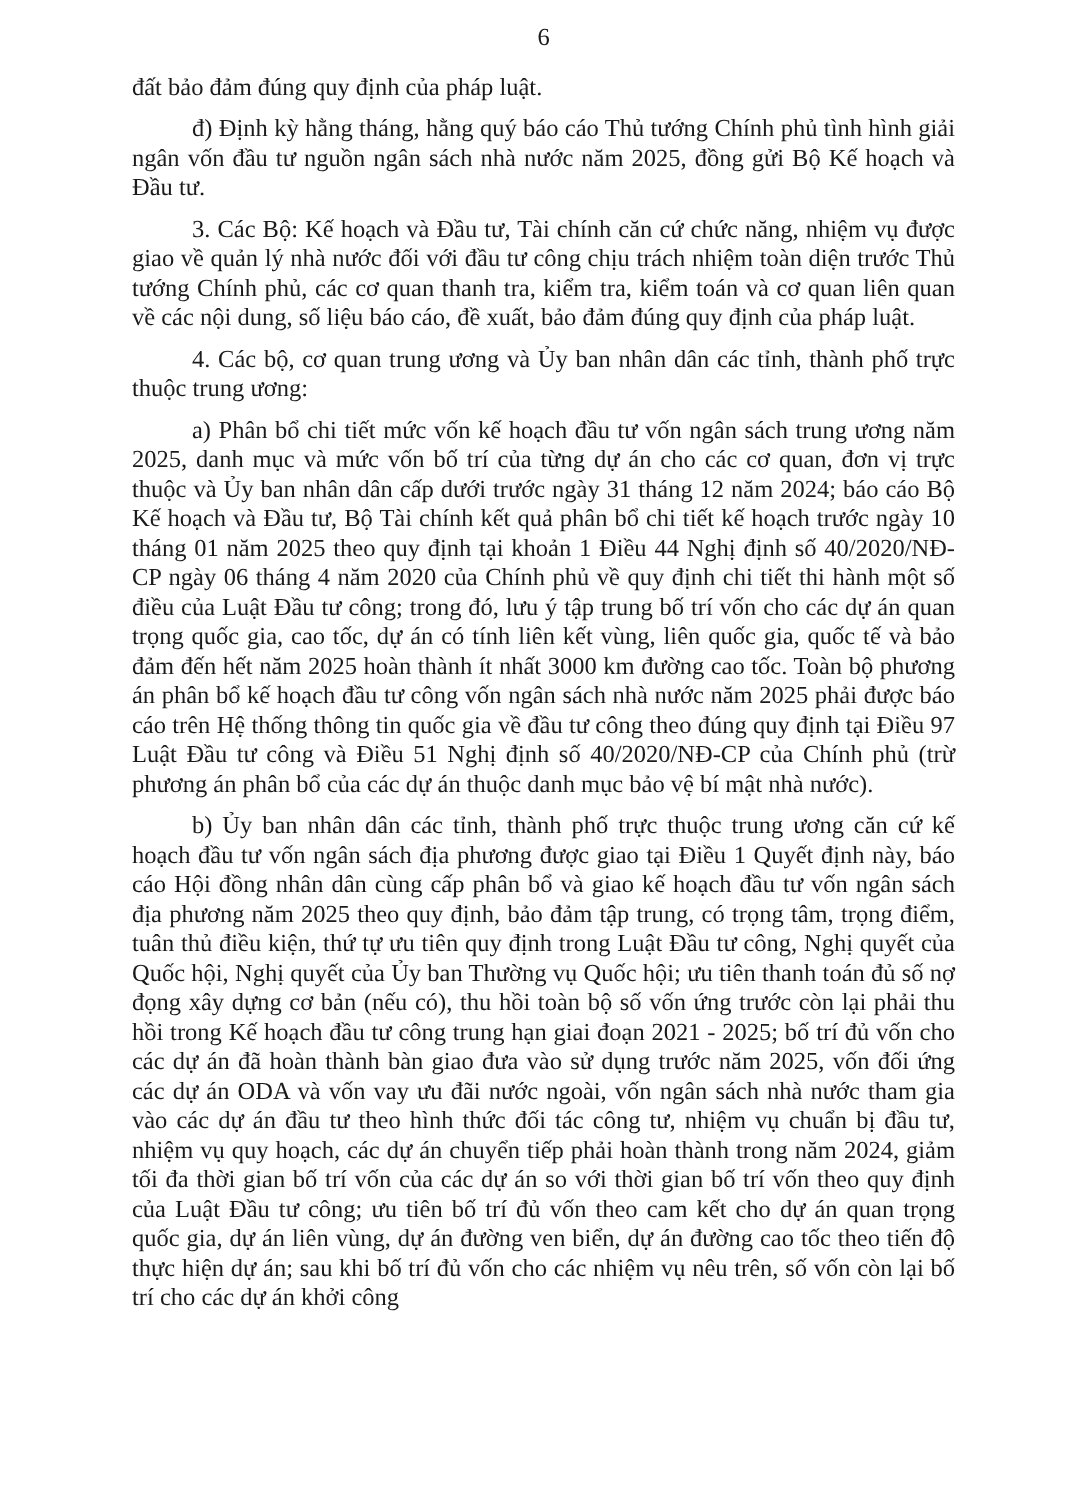6
đất bảo đảm đúng quy định của pháp luật.
đ) Định kỳ hằng tháng, hằng quý báo cáo Thủ tướng Chính phủ tình hình giải ngân vốn đầu tư nguồn ngân sách nhà nước năm 2025, đồng gửi Bộ Kế hoạch và Đầu tư.
3. Các Bộ: Kế hoạch và Đầu tư, Tài chính căn cứ chức năng, nhiệm vụ được giao về quản lý nhà nước đối với đầu tư công chịu trách nhiệm toàn diện trước Thủ tướng Chính phủ, các cơ quan thanh tra, kiểm tra, kiểm toán và cơ quan liên quan về các nội dung, số liệu báo cáo, đề xuất, bảo đảm đúng quy định của pháp luật.
4. Các bộ, cơ quan trung ương và Ủy ban nhân dân các tỉnh, thành phố trực thuộc trung ương:
a) Phân bổ chi tiết mức vốn kế hoạch đầu tư vốn ngân sách trung ương năm 2025, danh mục và mức vốn bố trí của từng dự án cho các cơ quan, đơn vị trực thuộc và Ủy ban nhân dân cấp dưới trước ngày 31 tháng 12 năm 2024; báo cáo Bộ Kế hoạch và Đầu tư, Bộ Tài chính kết quả phân bổ chi tiết kế hoạch trước ngày 10 tháng 01 năm 2025 theo quy định tại khoản 1 Điều 44 Nghị định số 40/2020/NĐ-CP ngày 06 tháng 4 năm 2020 của Chính phủ về quy định chi tiết thi hành một số điều của Luật Đầu tư công; trong đó, lưu ý tập trung bố trí vốn cho các dự án quan trọng quốc gia, cao tốc, dự án có tính liên kết vùng, liên quốc gia, quốc tế và bảo đảm đến hết năm 2025 hoàn thành ít nhất 3000 km đường cao tốc. Toàn bộ phương án phân bổ kế hoạch đầu tư công vốn ngân sách nhà nước năm 2025 phải được báo cáo trên Hệ thống thông tin quốc gia về đầu tư công theo đúng quy định tại Điều 97 Luật Đầu tư công và Điều 51 Nghị định số 40/2020/NĐ-CP của Chính phủ (trừ phương án phân bổ của các dự án thuộc danh mục bảo vệ bí mật nhà nước).
b) Ủy ban nhân dân các tỉnh, thành phố trực thuộc trung ương căn cứ kế hoạch đầu tư vốn ngân sách địa phương được giao tại Điều 1 Quyết định này, báo cáo Hội đồng nhân dân cùng cấp phân bổ và giao kế hoạch đầu tư vốn ngân sách địa phương năm 2025 theo quy định, bảo đảm tập trung, có trọng tâm, trọng điểm, tuân thủ điều kiện, thứ tự ưu tiên quy định trong Luật Đầu tư công, Nghị quyết của Quốc hội, Nghị quyết của Ủy ban Thường vụ Quốc hội; ưu tiên thanh toán đủ số nợ đọng xây dựng cơ bản (nếu có), thu hồi toàn bộ số vốn ứng trước còn lại phải thu hồi trong Kế hoạch đầu tư công trung hạn giai đoạn 2021 - 2025; bố trí đủ vốn cho các dự án đã hoàn thành bàn giao đưa vào sử dụng trước năm 2025, vốn đối ứng các dự án ODA và vốn vay ưu đãi nước ngoài, vốn ngân sách nhà nước tham gia vào các dự án đầu tư theo hình thức đối tác công tư, nhiệm vụ chuẩn bị đầu tư, nhiệm vụ quy hoạch, các dự án chuyển tiếp phải hoàn thành trong năm 2024, giảm tối đa thời gian bố trí vốn của các dự án so với thời gian bố trí vốn theo quy định của Luật Đầu tư công; ưu tiên bố trí đủ vốn theo cam kết cho dự án quan trọng quốc gia, dự án liên vùng, dự án đường ven biển, dự án đường cao tốc theo tiến độ thực hiện dự án; sau khi bố trí đủ vốn cho các nhiệm vụ nêu trên, số vốn còn lại bố trí cho các dự án khởi công